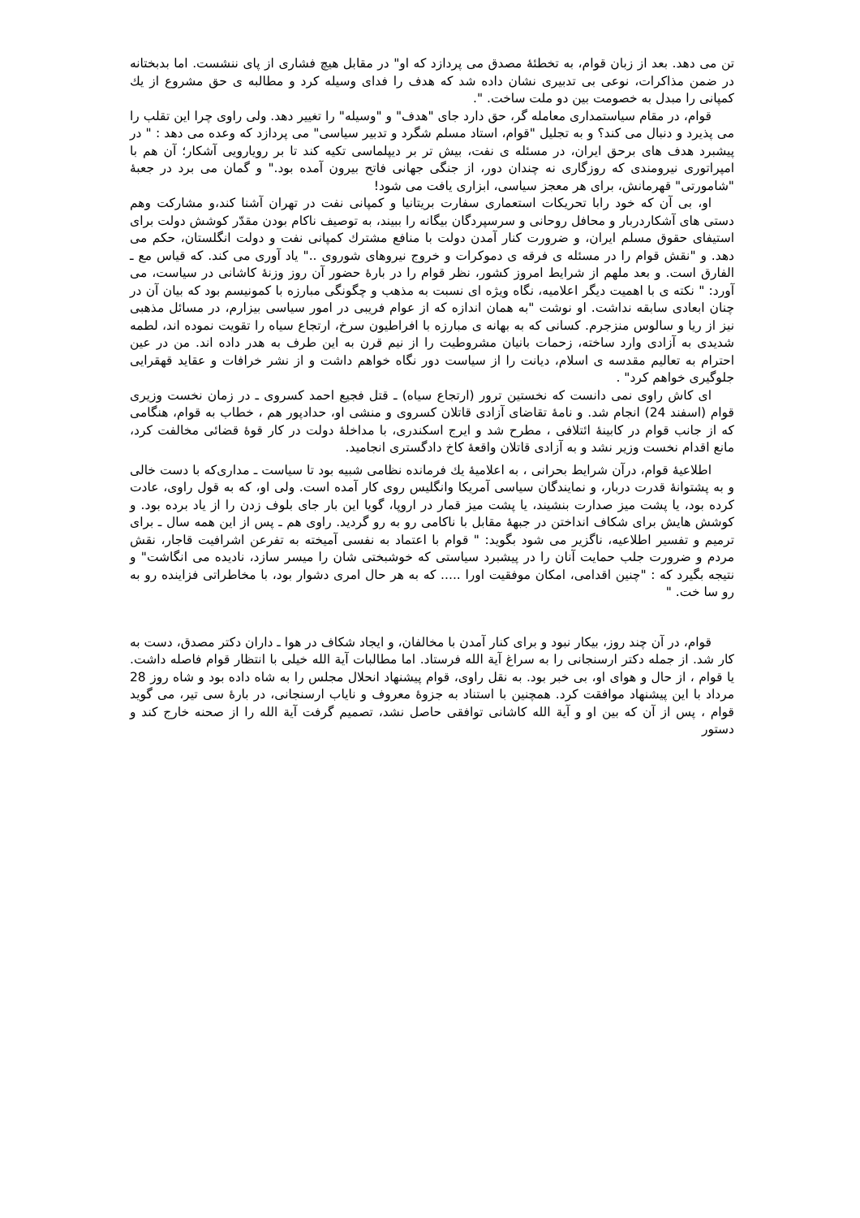تن می دهد. بعد از زبان قوام، به تخطئۀ مصدق می پردازد که او" در مقابل هیچ فشاری از پای ننشست. اما بدبختانه در ضمن مذاکرات، نوعی بی تدبیری نشان داده شد که هدف را فدای وسیله کرد و مطالبه ی حق مشروع از یك کمپانی را مبدل به خصومت بین دو ملت ساخت. ".
قوام، در مقام سیاستمداری معامله گر، حق دارد جای "هدف" و "وسیله" را تغییر دهد. ولی راوی چرا این تقلب را می پذیرد و دنبال می کند؟ و به تجلیل "قوام، استاد مسلم شگرد و تدبیر سیاسی" می پردازد که وعده می دهد : " در پیشبرد هدف های برحق ایران، در مسئله ی نفت، بیش تر بر دیپلماسی تکیه کند تا بر رویارویی آشکار؛ آن هم با امپراتوری نیرومندی که روزگاری نه چندان دور، از جنگی جهانی فاتح بیرون آمده بود." و گمان می برد در جعبۀ "شامورتی" قهرمانش، برای هر معجز سیاسی، ابزاری یافت می شود!
او، بی آن که خود رابا تحریکات استعماری سفارت بریتانیا و کمپانی نفت در تهران آشنا کند،و مشارکت وهم دستی های آشکاردربار و محافل روحانی و سرسپردگان بیگانه را ببیند، به توصیف ناکام بودن مقدّر کوشش دولت برای استیفای حقوق مسلم ایران، و ضرورت کنار آمدن دولت با منافع مشترك کمپانی نفت و دولت انگلستان، حکم می دهد. و "نقش قوام را در مسئله ی فرقه ی دموکرات و خروج نیروهای شوروی .." یاد آوری می کند. که قیاس مع ـ الفارق است. و بعد ملهم از شرایط امروز کشور، نظر قوام را در بارۀ حضور آن روز وزنۀ کاشانی در سیاست، می آورد: " نکته ی با اهمیت دیگر اعلامیه، نگاه ویژه ای نسبت به مذهب و چگونگی مبارزه با کمونیسم بود که بیان آن در چنان ابعادی سابقه نداشت. او نوشت "به همان اندازه که از عوام فریبی در امور سیاسی بیزارم، در مسائل مذهبی نیز از ریا و سالوس منزجرم. کسانی که به بهانه ی مبارزه با افراطیون سرخ، ارتجاع سیاه را تقویت نموده اند، لطمه شدیدی به آزادی وارد ساخته، زحمات بانیان مشروطیت را از نیم قرن به این طرف به هدر داده اند. من در عین احترام به تعالیم مقدسه ی اسلام، دیانت را از سیاست دور نگاه خواهم داشت و از نشر خرافات و عقاید قهقرایی جلوگیری خواهم کرد" .
ای کاش راوی نمی دانست که نخستین ترور (ارتجاع سیاه) ـ قتل فجیع احمد کسروی ـ در زمان نخست وزیری قوام (اسفند 24) انجام شد. و نامۀ تقاضای آزادی قاتلان کسروی و منشی او، حدادپور هم ، خطاب به قوام، هنگامی که از جانب قوام در کابینۀ ائتلافی ، مطرح شد و ایرج اسکندری، با مداخلۀ دولت در کار قوۀ قضائی مخالفت کرد، مانع اقدام نخست وزیر نشد و به آزادی قاتلان واقعۀ کاخ دادگستری انجامید.
اطلاعیۀ قوام، درآن شرایط بحرانی ، به اعلامیۀ یك فرمانده نظامی شبیه بود تا سیاست ـ مداری‌که با دست خالی و به پشتوانۀ قدرت دربار، و نمایندگان سیاسی آمریکا وانگلیس روی کار آمده است. ولی او، که به قول راوی، عادت کرده بود، یا پشت میز صدارت بنشیند، یا پشت میز قمار در اروپا، گویا این بار جای بلوف زدن را از یاد برده بود. و کوشش هایش برای شکاف انداختن در جبهۀ مقابل با ناکامی رو به رو گردید. راوی هم ـ پس از این همه سال ـ برای ترمیم و تفسیر اطلاعیه، ناگزیر می شود بگوید: " قوام با اعتماد به نفسی آمیخته به تفرعن اشرافیت قاجار، نقش مردم و ضرورت جلب حمایت آنان را در پیشبرد سیاستی که خوشبختی شان را میسر سازد، نادیده می انگاشت" و نتیجه بگیرد که : "چنین اقدامی، امکان موفقیت اورا ..... که به هر حال امری دشوار بود، با مخاطراتی فزاینده رو به رو سا خت. "
قوام، در آن چند روز، بیکار نبود و برای کنار آمدن با مخالفان، و ایجاد شکاف در هوا ـ داران دکتر مصدق، دست به کار شد. از جمله دکتر ارسنجانی را به سراغ آیة الله فرستاد. اما مطالبات آیة الله خیلی با انتظار قوام فاصله داشت. یا قوام ، از حال و هوای او، بی خبر بود. به نقل راوی، قوام پیشنهاد انحلال مجلس را به شاه داده بود و شاه روز 28 مرداد با این پیشنهاد موافقت کرد. همچنین با استناد به جزوۀ معروف و نایاب ارسنجانی، در بارۀ سی تیر، می گوید قوام ، پس از آن که بین او و آیة الله کاشانی توافقی حاصل نشد، تصمیم گرفت آیة الله را از صحنه خارج کند و دستور